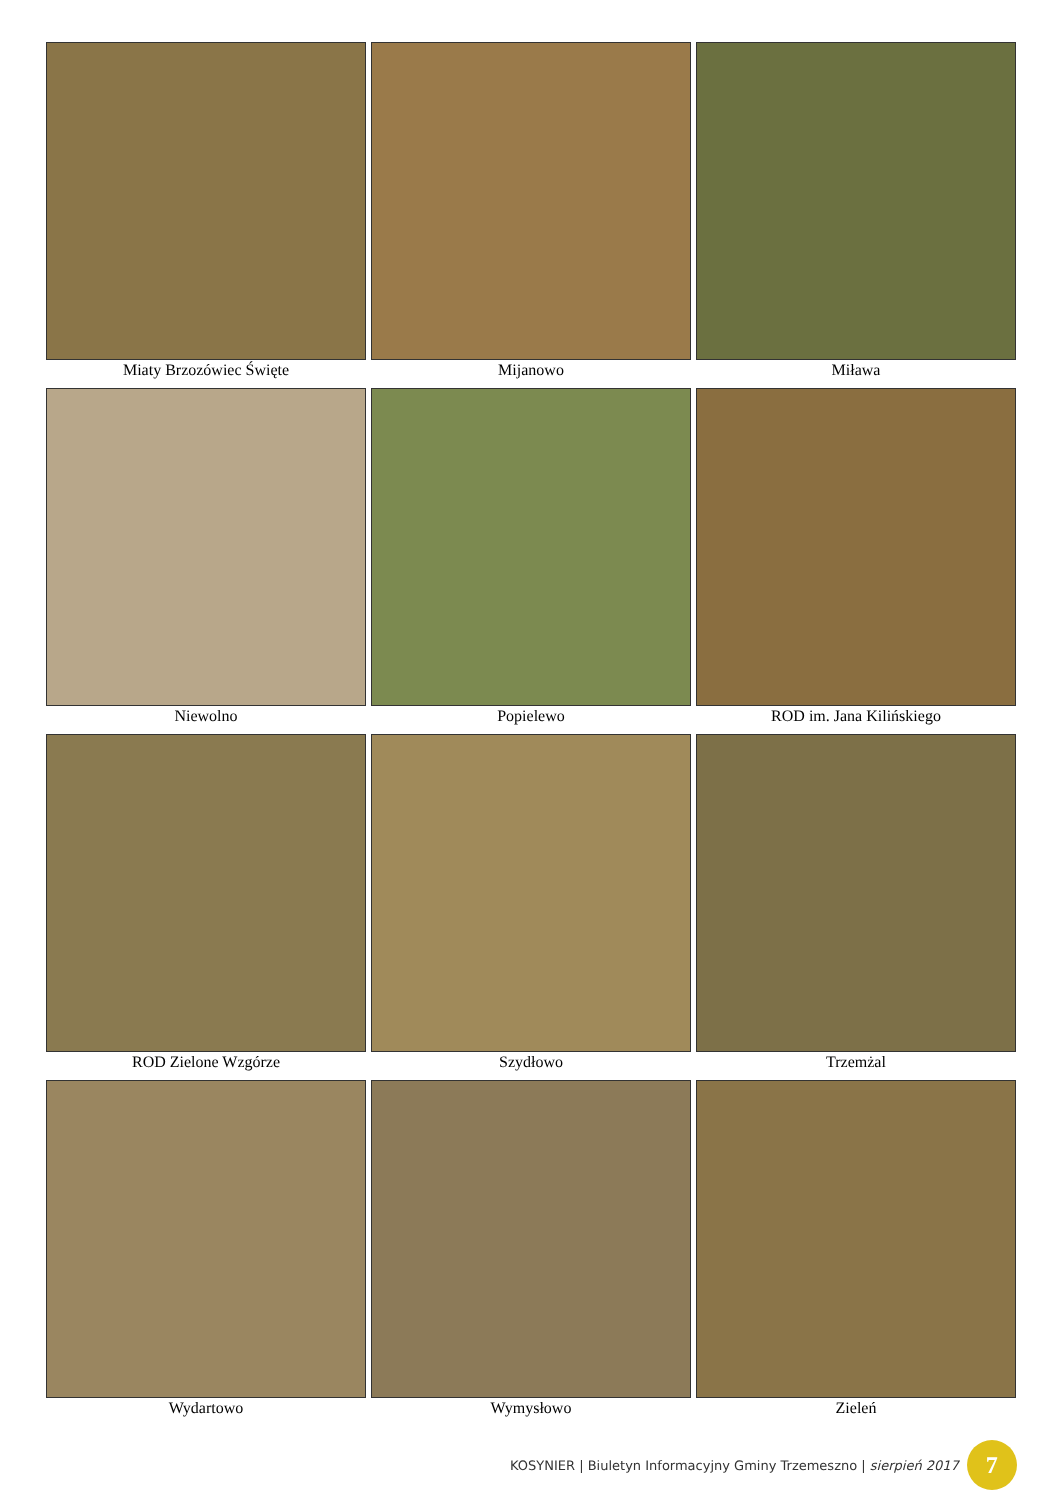Miaty Brzozówiec Święte
Mijanowo
Miława
Niewolno
Popielewo
ROD im. Jana Kilińskiego
ROD Zielone Wzgórze
Szydłowo
Trzemżal
Wydartowo
Wymysłowo
Zieleń
KOSYNIER | Biuletyn Informacyjny Gminy Trzemeszno | sierpień 2017 7